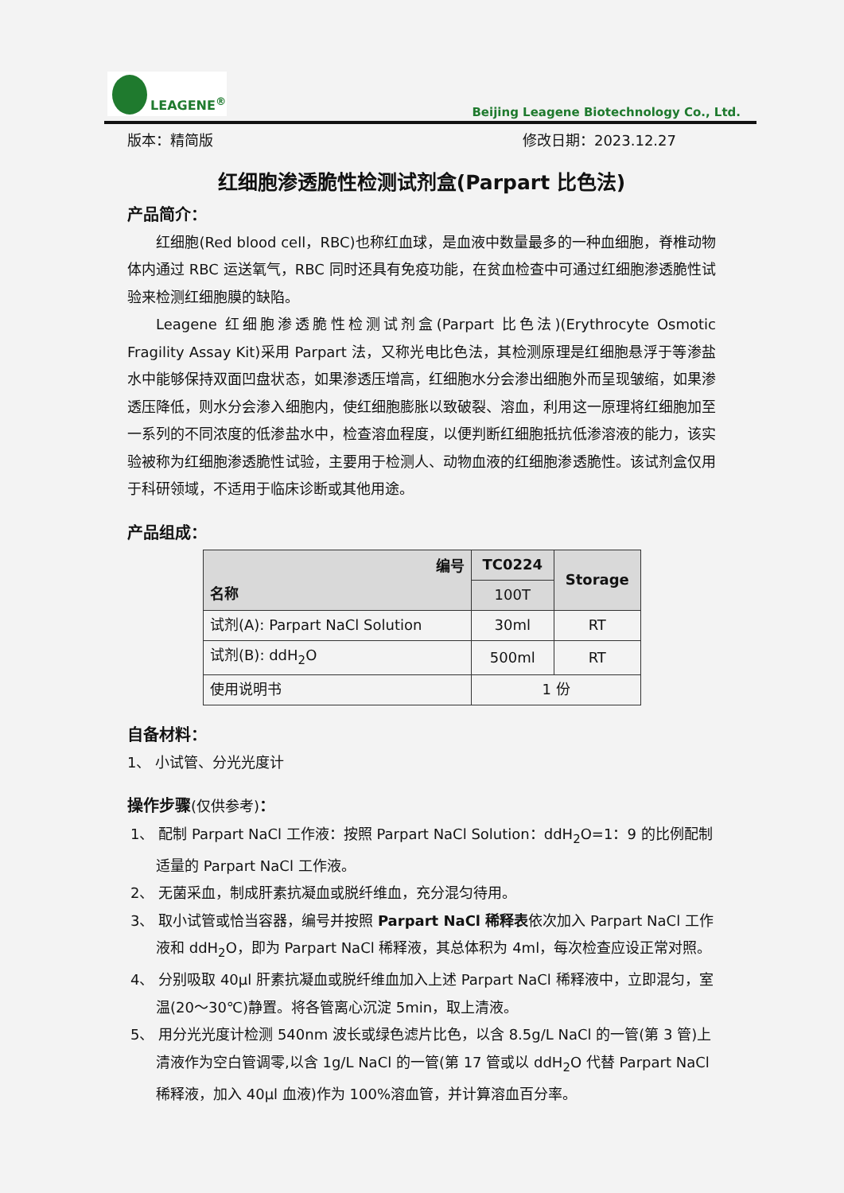LEAGENE<sup>®</sup>
Beijing Leagene Biotechnology Co., Ltd.
版本：精简版 修改日期：2023.12.27
红细胞渗透脆性检测试剂盒(Parpart 比色法)
产品简介：
红细胞(Red blood cell，RBC)也称红血球，是血液中数量最多的一种血细胞，脊椎动物体内通过 RBC 运送氧气，RBC 同时还具有免疫功能，在贫血检查中可通过红细胞渗透脆性试验来检测红细胞膜的缺陷。
Leagene 红细胞渗透脆性检测试剂盒(Parpart 比色法)(Erythrocyte Osmotic Fragility Assay Kit)采用 Parpart 法，又称光电比色法，其检测原理是红细胞悬浮于等渗盐水中能够保持双面凹盘状态，如果渗透压增高，红细胞水分会渗出细胞外而呈现皱缩，如果渗透压降低，则水分会渗入细胞内，使红细胞膨胀以致破裂、溶血，利用这一原理将红细胞加至一系列的不同浓度的低渗盐水中，检查溶血程度，以便判断红细胞抵抗低渗溶液的能力，该实验被称为红细胞渗透脆性试验，主要用于检测人、动物血液的红细胞渗透脆性。该试剂盒仅用于科研领域，不适用于临床诊断或其他用途。
产品组成：
| 编号 名称 | TC0224 | Storage |
| --- | --- | --- |
| | 100T | |
| 试剂(A): Parpart NaCl Solution | 30ml | RT |
| 试剂(B): ddH<sub>2</sub>O | 500ml | RT |
| 使用说明书 | 1 份 | |
自备材料：
1、 小试管、分光光度计
操作步骤(仅供参考)：
1、 配制 Parpart NaCl 工作液：按照 Parpart NaCl Solution：ddH<sub>2</sub>O=1：9 的比例配制适量的 Parpart NaCl 工作液。
2、 无菌采血，制成肝素抗凝血或脱纤维血，充分混匀待用。
3、 取小试管或恰当容器，编号并按照 Parpart NaCl 稀释表依次加入 Parpart NaCl 工作液和 ddH<sub>2</sub>O，即为 Parpart NaCl 稀释液，其总体积为 4ml，每次检查应设正常对照。
4、 分别吸取 40μl 肝素抗凝血或脱纤维血加入上述 Parpart NaCl 稀释液中，立即混匀，室温(20～30℃)静置。将各管离心沉淀 5min，取上清液。
5、 用分光光度计检测 540nm 波长或绿色滤片比色，以含 8.5g/L NaCl 的一管(第 3 管)上清液作为空白管调零,以含 1g/L NaCl 的一管(第 17 管或以 ddH<sub>2</sub>O 代替 Parpart NaCl 稀释液，加入 40μl 血液)作为 100%溶血管，并计算溶血百分率。